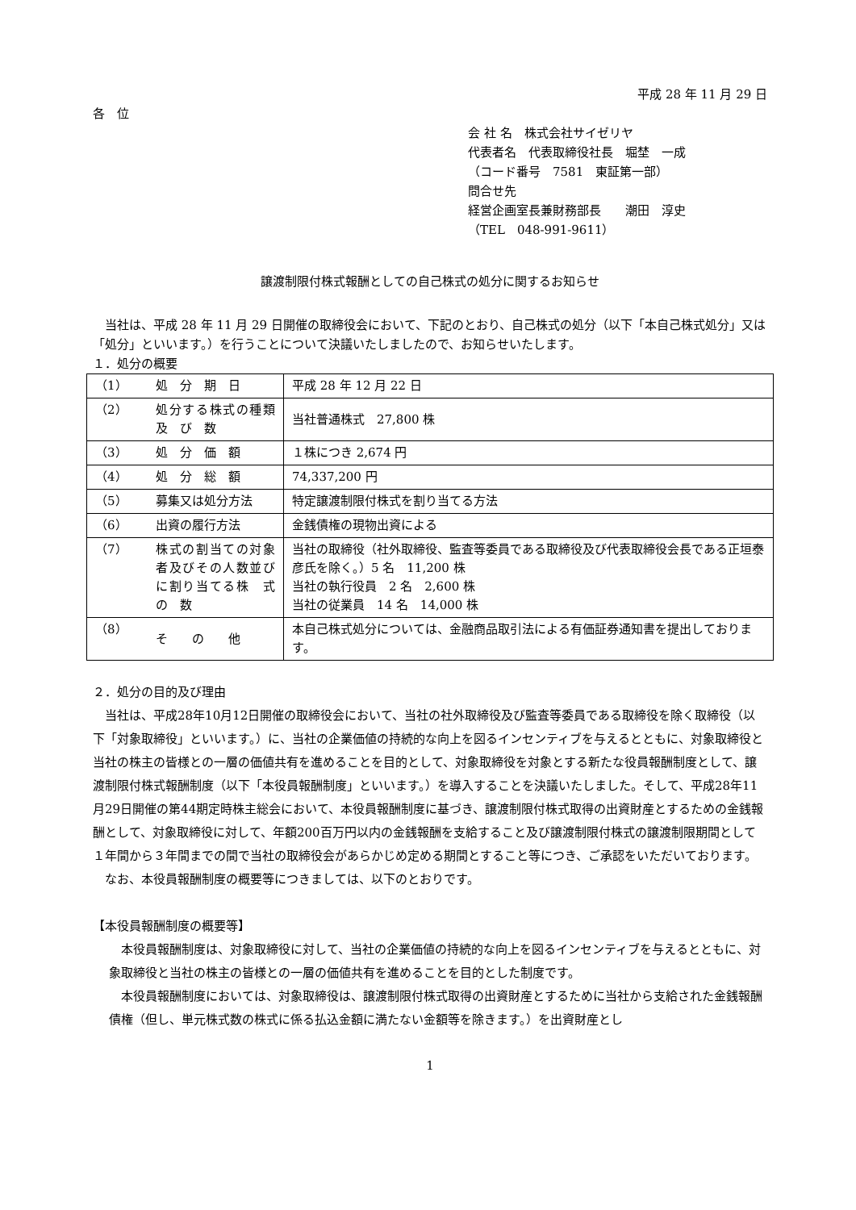平成 28 年 11 月 29 日
各　位
会 社 名　株式会社サイゼリヤ
代表者名　代表取締役社長　堀埜　一成
（コード番号　7581　東証第一部）
問合せ先
経営企画室長兼財務部長　　潮田　淳史
（TEL　048-991-9611）
譲渡制限付株式報酬としての自己株式の処分に関するお知らせ
　当社は、平成 28 年 11 月 29 日開催の取締役会において、下記のとおり、自己株式の処分（以下「本自己株式処分」又は「処分」といいます。）を行うことについて決議いたしましたので、お知らせいたします。
１．処分の概要
| （1） | 処 分 期 日 | 平成 28 年 12 月 22 日 |
| （2） | 処分する株式の種類 及 び 数 | 当社普通株式 27,800 株 |
| （3） | 処 分 価 額 | １株につき 2,674 円 |
| （4） | 処 分 総 額 | 74,337,200 円 |
| （5） | 募集又は処分方法 | 特定譲渡制限付株式を割り当てる方法 |
| （6） | 出資の履行方法 | 金銭債権の現物出資による |
| （7） | 株式の割当ての対象者及びその人数並びに割り当てる株 式 の 数 | 当社の取締役（社外取締役、監査等委員である取締役及び代表取締役会長である正垣泰彦氏を除く。）5 名 11,200 株 当社の執行役員 2 名 2,600 株 当社の従業員 14 名 14,000 株 |
| （8） | そ の 他 | 本自己株式処分については、金融商品取引法による有価証券通知書を提出しております。 |
２．処分の目的及び理由
　当社は、平成28年10月12日開催の取締役会において、当社の社外取締役及び監査等委員である取締役を除く取締役（以下「対象取締役」といいます。）に、当社の企業価値の持続的な向上を図るインセンティブを与えるとともに、対象取締役と当社の株主の皆様との一層の価値共有を進めることを目的として、対象取締役を対象とする新たな役員報酬制度として、譲渡制限付株式報酬制度（以下「本役員報酬制度」といいます。）を導入することを決議いたしました。そして、平成28年11月29日開催の第44期定時株主総会において、本役員報酬制度に基づき、譲渡制限付株式取得の出資財産とするための金銭報酬として、対象取締役に対して、年額200百万円以内の金銭報酬を支給すること及び譲渡制限付株式の譲渡制限期間として１年間から３年間までの間で当社の取締役会があらかじめ定める期間とすること等につき、ご承認をいただいております。
　なお、本役員報酬制度の概要等につきましては、以下のとおりです。
【本役員報酬制度の概要等】
　本役員報酬制度は、対象取締役に対して、当社の企業価値の持続的な向上を図るインセンティブを与えるとともに、対象取締役と当社の株主の皆様との一層の価値共有を進めることを目的とした制度です。
　本役員報酬制度においては、対象取締役は、譲渡制限付株式取得の出資財産とするために当社から支給された金銭報酬債権（但し、単元株式数の株式に係る払込金額に満たない金額等を除きます。）を出資財産とし
1